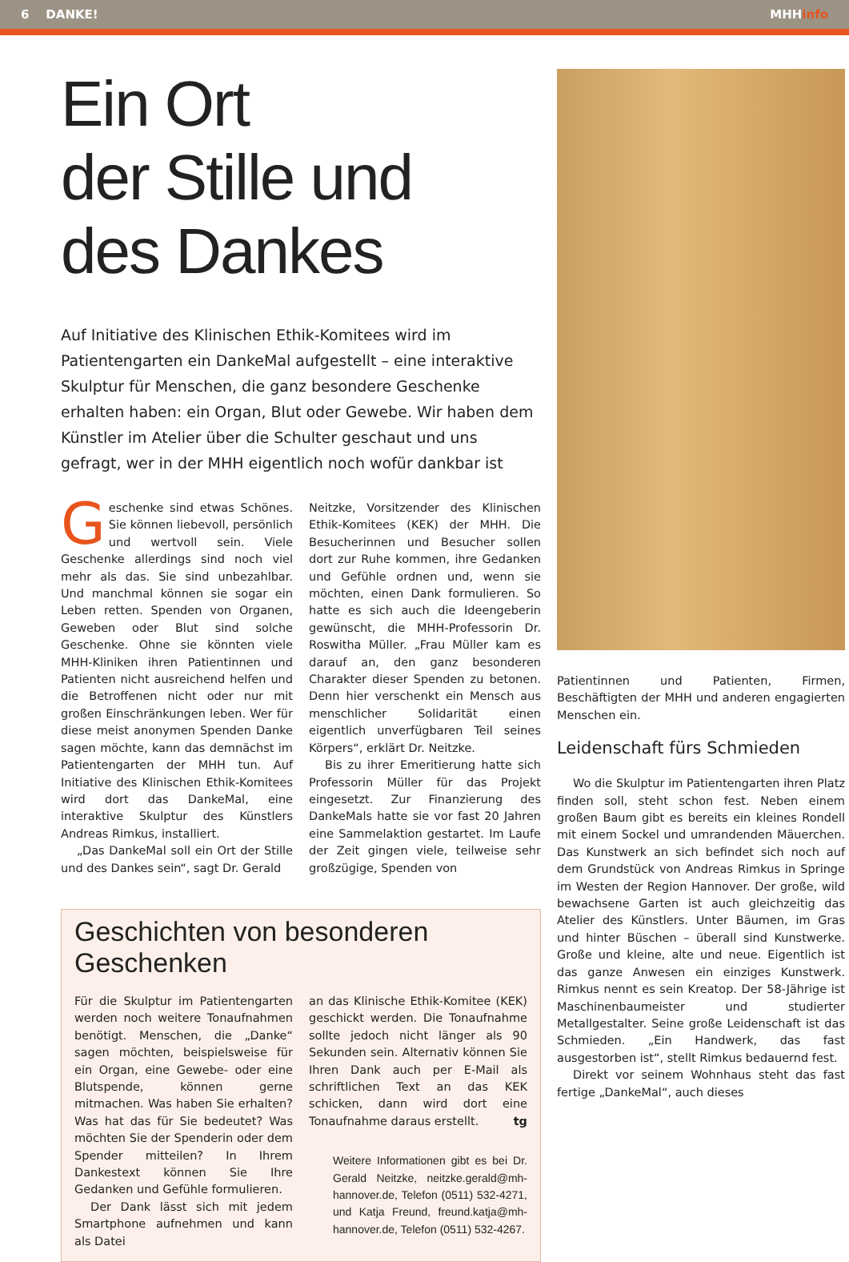6 DANKE! MHHinfo
Ein Ort
der Stille und
des Dankes
Auf Initiative des Klinischen Ethik-Komitees wird im Patientengarten ein DankeMal aufgestellt – eine interaktive Skulptur für Menschen, die ganz besondere Geschenke erhalten haben: ein Organ, Blut oder Gewebe. Wir haben dem Künstler im Atelier über die Schulter geschaut und uns gefragt, wer in der MHH eigentlich noch wofür dankbar ist
Geschenke sind etwas Schönes. Sie können liebevoll, persönlich und wertvoll sein. Viele Geschenke allerdings sind noch viel mehr als das. Sie sind unbezahlbar. Und manchmal können sie sogar ein Leben retten. Spenden von Organen, Geweben oder Blut sind solche Geschenke. Ohne sie könnten viele MHH-Kliniken ihren Patientinnen und Patienten nicht ausreichend helfen und die Betroffenen nicht oder nur mit großen Einschränkungen leben. Wer für diese meist anonymen Spenden Danke sagen möchte, kann das demnächst im Patientengarten der MHH tun. Auf Initiative des Klinischen Ethik-Komitees wird dort das DankeMal, eine interaktive Skulptur des Künstlers Andreas Rimkus, installiert.
„Das DankeMal soll ein Ort der Stille und des Dankes sein“, sagt Dr. Gerald
Neitzke, Vorsitzender des Klinischen Ethik-Komitees (KEK) der MHH. Die Besucherinnen und Besucher sollen dort zur Ruhe kommen, ihre Gedanken und Gefühle ordnen und, wenn sie möchten, einen Dank formulieren. So hatte es sich auch die Ideengeberin gewünscht, die MHH-Professorin Dr. Roswitha Müller. „Frau Müller kam es darauf an, den ganz besonderen Charakter dieser Spenden zu betonen. Denn hier verschenkt ein Mensch aus menschlicher Solidarität einen eigentlich unverfügbaren Teil seines Körpers“, erklärt Dr. Neitzke.
Bis zu ihrer Emeritierung hatte sich Professorin Müller für das Projekt eingesetzt. Zur Finanzierung des DankeMals hatte sie vor fast 20 Jahren eine Sammelaktion gestartet. Im Laufe der Zeit gingen viele, teilweise sehr großzügige, Spenden von
Geschichten von besonderen Geschenken
Für die Skulptur im Patientengarten werden noch weitere Tonaufnahmen benötigt. Menschen, die „Danke“ sagen möchten, beispielsweise für ein Organ, eine Gewebe- oder eine Blutspende, können gerne mitmachen. Was haben Sie erhalten? Was hat das für Sie bedeutet? Was möchten Sie der Spenderin oder dem Spender mitteilen? In Ihrem Dankestext können Sie Ihre Gedanken und Gefühle formulieren.
Der Dank lässt sich mit jedem Smartphone aufnehmen und kann als Datei
an das Klinische Ethik-Komitee (KEK) geschickt werden. Die Tonaufnahme sollte jedoch nicht länger als 90 Sekunden sein. Alternativ können Sie Ihren Dank auch per E-Mail als schriftlichen Text an das KEK schicken, dann wird dort eine Tonaufnahme daraus erstellt. tg
Weitere Informationen gibt es bei Dr. Gerald Neitzke, neitzke.gerald@mh-hannover.de, Telefon (0511) 532-4271, und Katja Freund, freund.katja@mh-hannover.de, Telefon (0511) 532-4267.
Patientinnen und Patienten, Firmen, Beschäftigten der MHH und anderen engagierten Menschen ein.
Leidenschaft fürs Schmieden
Wo die Skulptur im Patientengarten ihren Platz finden soll, steht schon fest. Neben einem großen Baum gibt es bereits ein kleines Rondell mit einem Sockel und umrandenden Mäuerchen. Das Kunstwerk an sich befindet sich noch auf dem Grundstück von Andreas Rimkus in Springe im Westen der Region Hannover. Der große, wild bewachsene Garten ist auch gleichzeitig das Atelier des Künstlers. Unter Bäumen, im Gras und hinter Büschen – überall sind Kunstwerke. Große und kleine, alte und neue. Eigentlich ist das ganze Anwesen ein einziges Kunstwerk. Rimkus nennt es sein Kreatop. Der 58-Jährige ist Maschinenbaumeister und studierter Metallgestalter. Seine große Leidenschaft ist das Schmieden. „Ein Handwerk, das fast ausgestorben ist“, stellt Rimkus bedauernd fest.
Direkt vor seinem Wohnhaus steht das fast fertige „DankeMal“, auch dieses